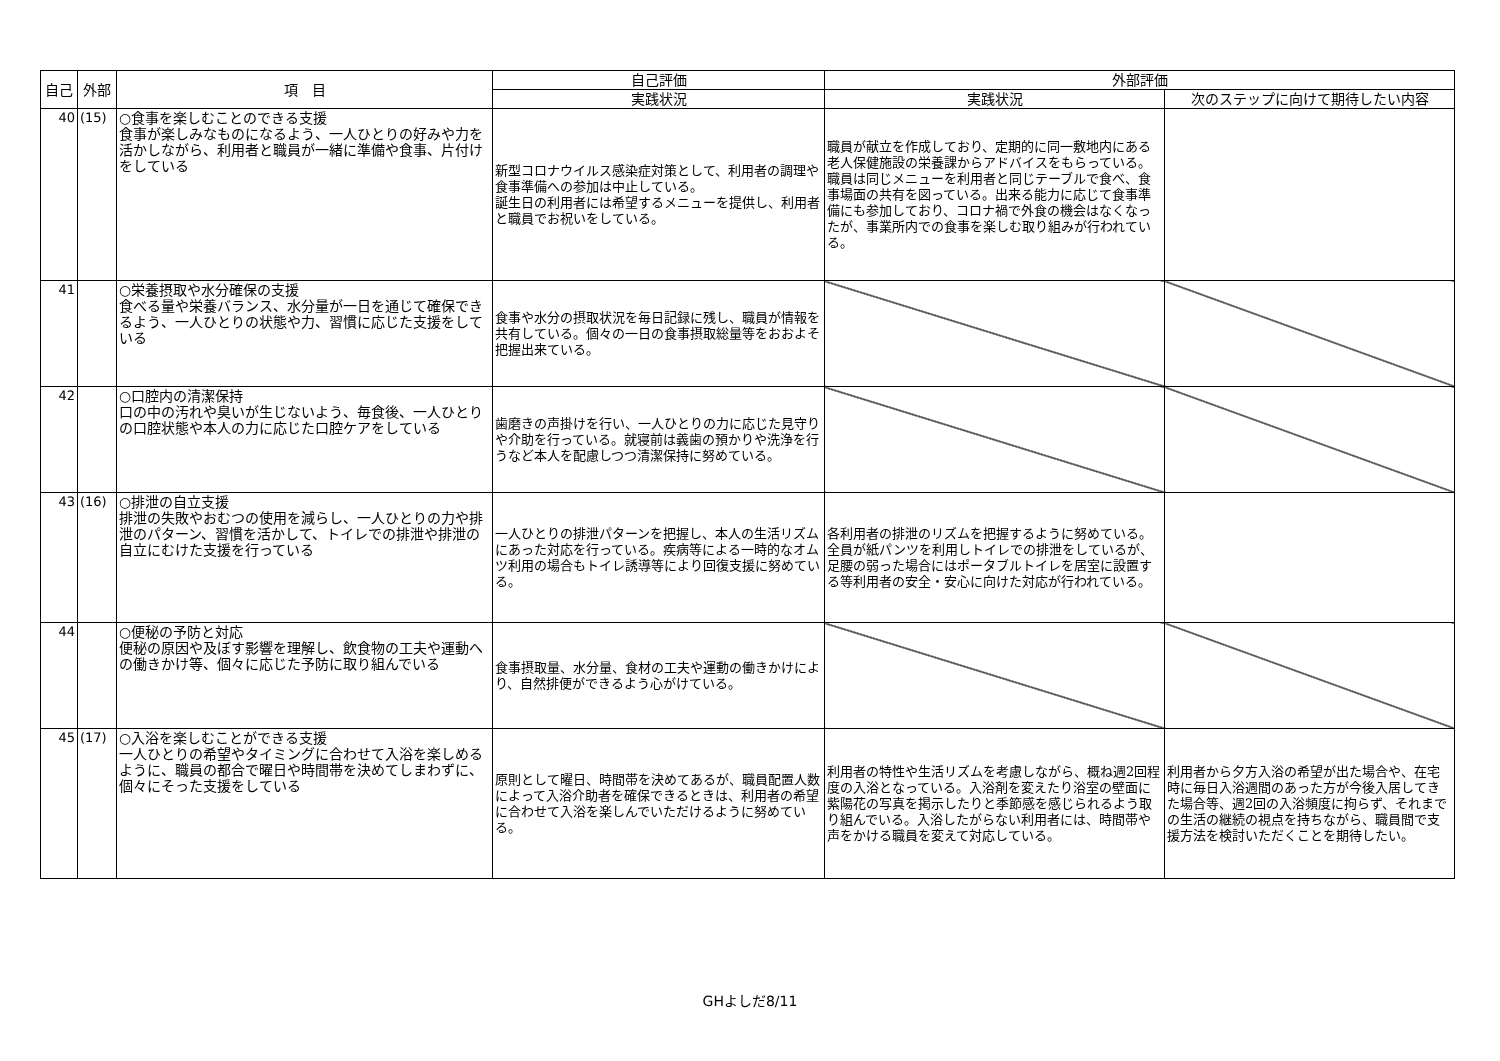| 自己 | 外部 | 項 目 | 自己評価 | 外部評価 | |
| --- | --- | --- | --- | --- | --- |
| | | | 実践状況 | 実践状況 | 次のステップに向けて期待したい内容 |
| 40 | (15) | ○食事を楽しむことのできる支援 食事が楽しみなものになるよう、一人ひとりの好みや力を活かしながら、利用者と職員が一緒に準備や食事、片付けをしている | 新型コロナウイルス感染症対策として、利用者の調理や食事準備への参加は中止している。 誕生日の利用者には希望するメニューを提供し、利用者と職員でお祝いをしている。 | 職員が献立を作成しており、定期的に同一敷地内にある老人保健施設の栄養課からアドバイスをもらっている。職員は同じメニューを利用者と同じテーブルで食べ、食事場面の共有を図っている。出来る能力に応じて食事準備にも参加しており、コロナ禍で外食の機会はなくなったが、事業所内での食事を楽しむ取り組みが行われている。 | |
| 41 | | ○栄養摂取や水分確保の支援 食べる量や栄養バランス、水分量が一日を通じて確保できるよう、一人ひとりの状態や力、習慣に応じた支援をしている | 食事や水分の摂取状況を毎日記録に残し、職員が情報を共有している。個々の一日の食事摂取総量等をおおよそ把握出来ている。 | | |
| 42 | | ○口腔内の清潔保持 口の中の汚れや臭いが生じないよう、毎食後、一人ひとりの口腔状態や本人の力に応じた口腔ケアをしている | 歯磨きの声掛けを行い、一人ひとりの力に応じた見守りや介助を行っている。就寝前は義歯の預かりや洗浄を行うなど本人を配慮しつつ清潔保持に努めている。 | | |
| 43 | (16) | ○排泄の自立支援 排泄の失敗やおむつの使用を減らし、一人ひとりの力や排泄のパターン、習慣を活かして、トイレでの排泄や排泄の自立にむけた支援を行っている | 一人ひとりの排泄パターンを把握し、本人の生活リズムにあった対応を行っている。疾病等による一時的なオムツ利用の場合もトイレ誘導等により回復支援に努めている。 | 各利用者の排泄のリズムを把握するように努めている。全員が紙パンツを利用しトイレでの排泄をしているが、足腰の弱った場合にはポータブルトイレを居室に設置する等利用者の安全・安心に向けた対応が行われている。 | |
| 44 | | ○便秘の予防と対応 便秘の原因や及ぼす影響を理解し、飲食物の工夫や運動への働きかけ等、個々に応じた予防に取り組んでいる | 食事摂取量、水分量、食材の工夫や運動の働きかけにより、自然排便ができるよう心がけている。 | | |
| 45 | (17) | ○入浴を楽しむことができる支援 一人ひとりの希望やタイミングに合わせて入浴を楽しめるように、職員の都合で曜日や時間帯を決めてしまわずに、個々にそった支援をしている | 原則として曜日、時間帯を決めてあるが、職員配置人数によって入浴介助者を確保できるときは、利用者の希望に合わせて入浴を楽しんでいただけるように努めている。 | 利用者の特性や生活リズムを考慮しながら、概ね週2回程度の入浴となっている。入浴剤を変えたり浴室の壁面に紫陽花の写真を掲示したりと季節感を感じられるよう取り組んでいる。入浴したがらない利用者には、時間帯や声をかける職員を変えて対応している。 | 利用者から夕方入浴の希望が出た場合や、在宅時に毎日入浴週間のあった方が今後入居してきた場合等、週2回の入浴頻度に拘らず、それまでの生活の継続の視点を持ちながら、職員間で支援方法を検討いただくことを期待したい。 |
GHよしだ8/11